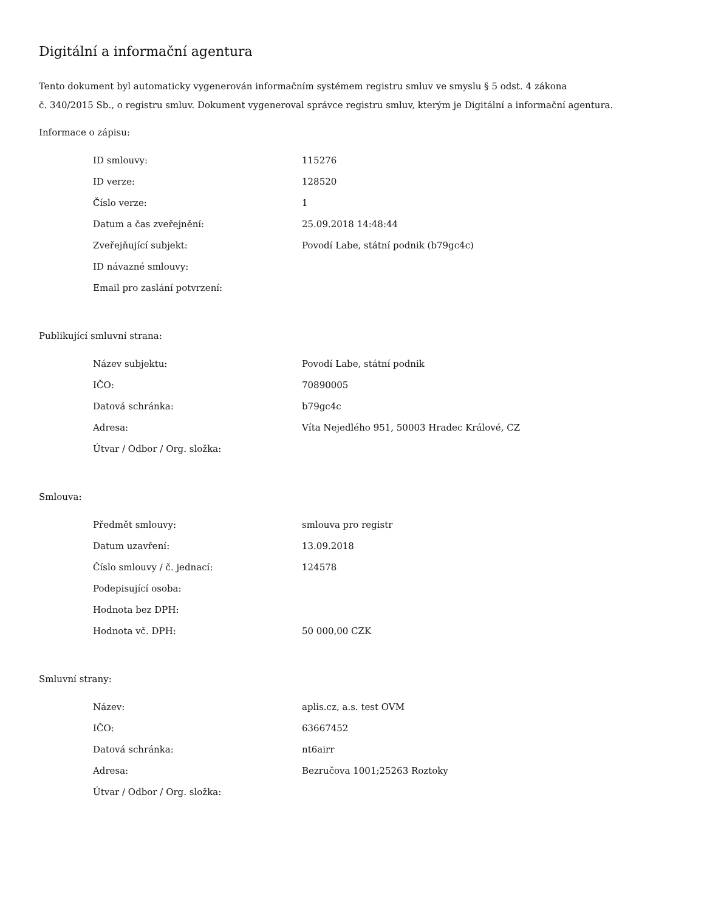Digitální a informační agentura
Tento dokument byl automaticky vygenerován informačním systémem registru smluv ve smyslu § 5 odst. 4 zákona
č. 340/2015 Sb., o registru smluv. Dokument vygeneroval správce registru smluv, kterým je Digitální a informační agentura.
Informace o zápisu:
| ID smlouvy: | 115276 |
| ID verze: | 128520 |
| Číslo verze: | 1 |
| Datum a čas zveřejnění: | 25.09.2018 14:48:44 |
| Zveřejňující subjekt: | Povodí Labe, státní podnik (b79gc4c) |
| ID návazné smlouvy: | |
| Email pro zaslání potvrzení: | |
Publikující smluvní strana:
| Název subjektu: | Povodí Labe, státní podnik |
| IČO: | 70890005 |
| Datová schránka: | b79gc4c |
| Adresa: | Víta Nejedlého 951, 50003 Hradec Králové, CZ |
| Útvar / Odbor / Org. složka: | |
Smlouva:
| Předmět smlouvy: | smlouva pro registr |
| Datum uzavření: | 13.09.2018 |
| Číslo smlouvy / č. jednací: | 124578 |
| Podepisující osoba: | |
| Hodnota bez DPH: | |
| Hodnota vč. DPH: | 50 000,00 CZK |
Smluvní strany:
| Název: | aplis.cz, a.s. test OVM |
| IČO: | 63667452 |
| Datová schránka: | nt6airr |
| Adresa: | Bezručova 1001;25263 Roztoky |
| Útvar / Odbor / Org. složka: | |